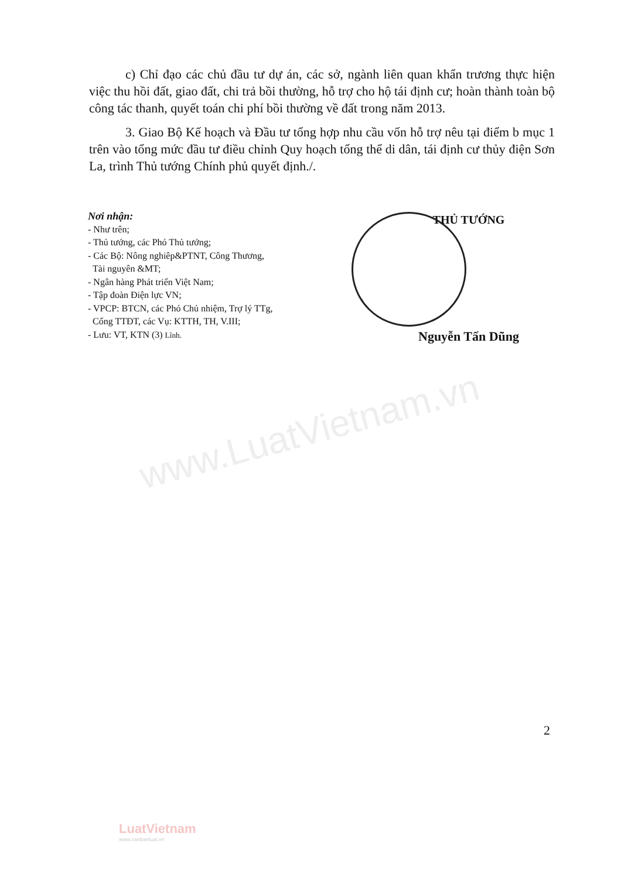www.LuatVietnam.vn
c) Chỉ đạo các chủ đầu tư dự án, các sở, ngành liên quan khẩn trương thực hiện việc thu hồi đất, giao đất, chi trả bồi thường, hỗ trợ cho hộ tái định cư; hoàn thành toàn bộ công tác thanh, quyết toán chi phí bồi thường về đất trong năm 2013.
3. Giao Bộ Kế hoạch và Đầu tư tổng hợp nhu cầu vốn hỗ trợ nêu tại điểm b mục 1 trên vào tổng mức đầu tư điều chỉnh Quy hoạch tổng thể di dân, tái định cư thủy điện Sơn La, trình Thủ tướng Chính phủ quyết định./.
Nơi nhận:
- Như trên;
- Thủ tướng, các Phó Thủ tướng;
- Các Bộ: Nông nghiêp&PTNT, Công Thương,
Tài nguyên &MT;
- Ngân hàng Phát triển Việt Nam;
- Tập đoàn Điện lực VN;
- VPCP: BTCN, các Phó Chủ nhiệm, Trợ lý TTg,
Cổng TTĐT, các Vụ: KTTH, TH, V.III;
- Lưu: VT, KTN (3) Lĩnh.
THỦ TƯỚNG
Nguyễn Tấn Dũng
2
LuatVietnam
www.vanbanluat.vn